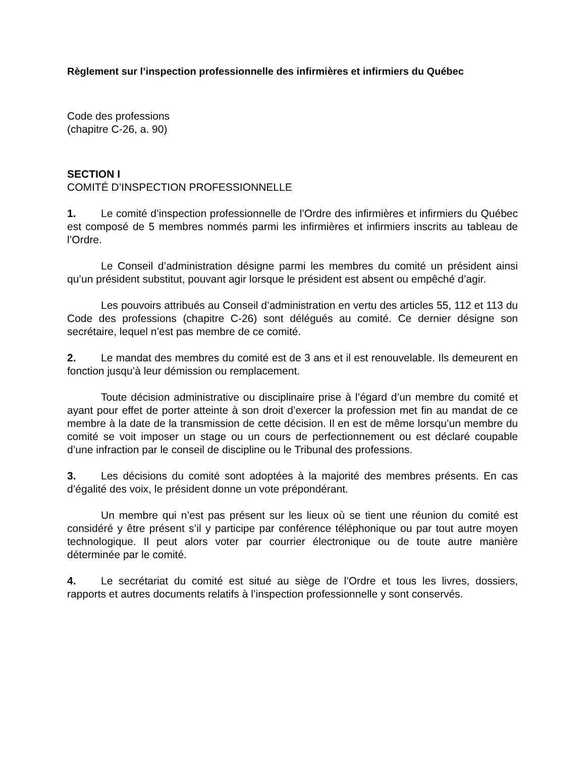Règlement sur l’inspection professionnelle des infirmières et infirmiers du Québec
Code des professions
(chapitre C-26, a. 90)
SECTION I
COMITÉ D’INSPECTION PROFESSIONNELLE
1. Le comité d’inspection professionnelle de l’Ordre des infirmières et infirmiers du Québec est composé de 5 membres nommés parmi les infirmières et infirmiers inscrits au tableau de l’Ordre.
Le Conseil d’administration désigne parmi les membres du comité un président ainsi qu’un président substitut, pouvant agir lorsque le président est absent ou empêché d’agir.
Les pouvoirs attribués au Conseil d’administration en vertu des articles 55, 112 et 113 du Code des professions (chapitre C-26) sont délégués au comité. Ce dernier désigne son secrétaire, lequel n’est pas membre de ce comité.
2. Le mandat des membres du comité est de 3 ans et il est renouvelable. Ils demeurent en fonction jusqu’à leur démission ou remplacement.
Toute décision administrative ou disciplinaire prise à l’égard d’un membre du comité et ayant pour effet de porter atteinte à son droit d’exercer la profession met fin au mandat de ce membre à la date de la transmission de cette décision. Il en est de même lorsqu’un membre du comité se voit imposer un stage ou un cours de perfectionnement ou est déclaré coupable d’une infraction par le conseil de discipline ou le Tribunal des professions.
3. Les décisions du comité sont adoptées à la majorité des membres présents. En cas d’égalité des voix, le président donne un vote prépondérant.
Un membre qui n’est pas présent sur les lieux où se tient une réunion du comité est considéré y être présent s’il y participe par conférence téléphonique ou par tout autre moyen technologique. Il peut alors voter par courrier électronique ou de toute autre manière déterminée par le comité.
4. Le secrétariat du comité est situé au siège de l’Ordre et tous les livres, dossiers, rapports et autres documents relatifs à l’inspection professionnelle y sont conservés.